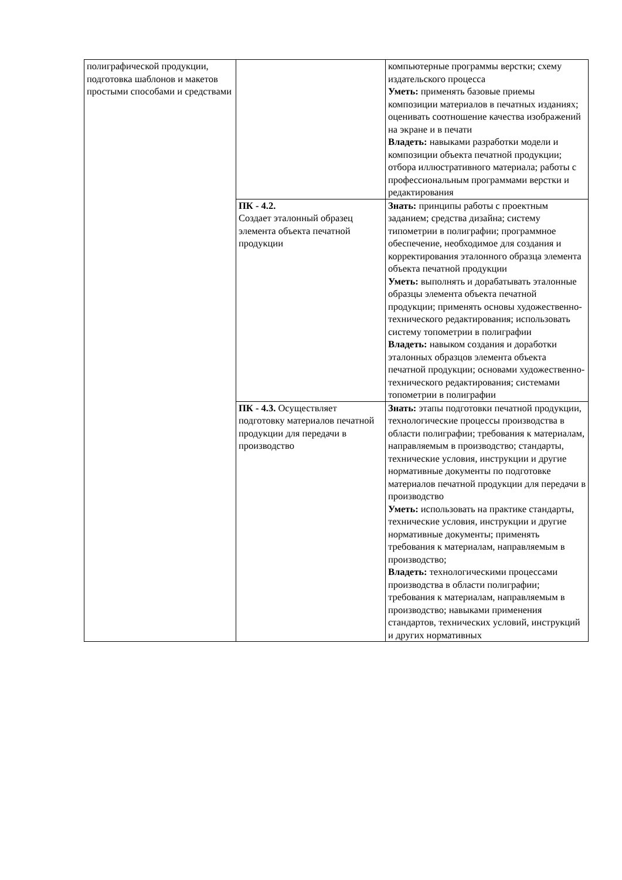| полиграфической продукции, подготовка шаблонов и макетов простыми способами и средствами | | компьютерные программы верстки; схему издательского процесса Уметь: применять базовые приемы композиции материалов в печатных изданиях; оценивать соотношение качества изображений на экране и в печати Владеть: навыками разработки модели и композиции объекта печатной продукции; отбора иллюстративного материала; работы с профессиональным программами верстки и редактирования |
| | ПК - 4.2. Создает эталонный образец элемента объекта печатной продукции | Знать: принципы работы с проектным заданием; средства дизайна; систему типометрии в полиграфии; программное обеспечение, необходимое для создания и корректирования эталонного образца элемента объекта печатной продукции Уметь: выполнять и дорабатывать эталонные образцы элемента объекта печатной продукции; применять основы художественно-технического редактирования; использовать систему топометрии в полиграфии Владеть: навыком создания и доработки эталонных образцов элемента объекта печатной продукции; основами художественно-технического редактирования; системами топометрии в полиграфии |
| | ПК - 4.3. Осуществляет подготовку материалов печатной продукции для передачи в производство | Знать: этапы подготовки печатной продукции, технологические процессы производства в области полиграфии; требования к материалам, направляемым в производство; стандарты, технические условия, инструкции и другие нормативные документы по подготовке материалов печатной продукции для передачи в производство Уметь: использовать на практике стандарты, технические условия, инструкции и другие нормативные документы; применять требования к материалам, направляемым в производство; Владеть: технологическими процессами производства в области полиграфии; требования к материалам, направляемым в производство; навыками применения стандартов, технических условий, инструкций и других нормативных |